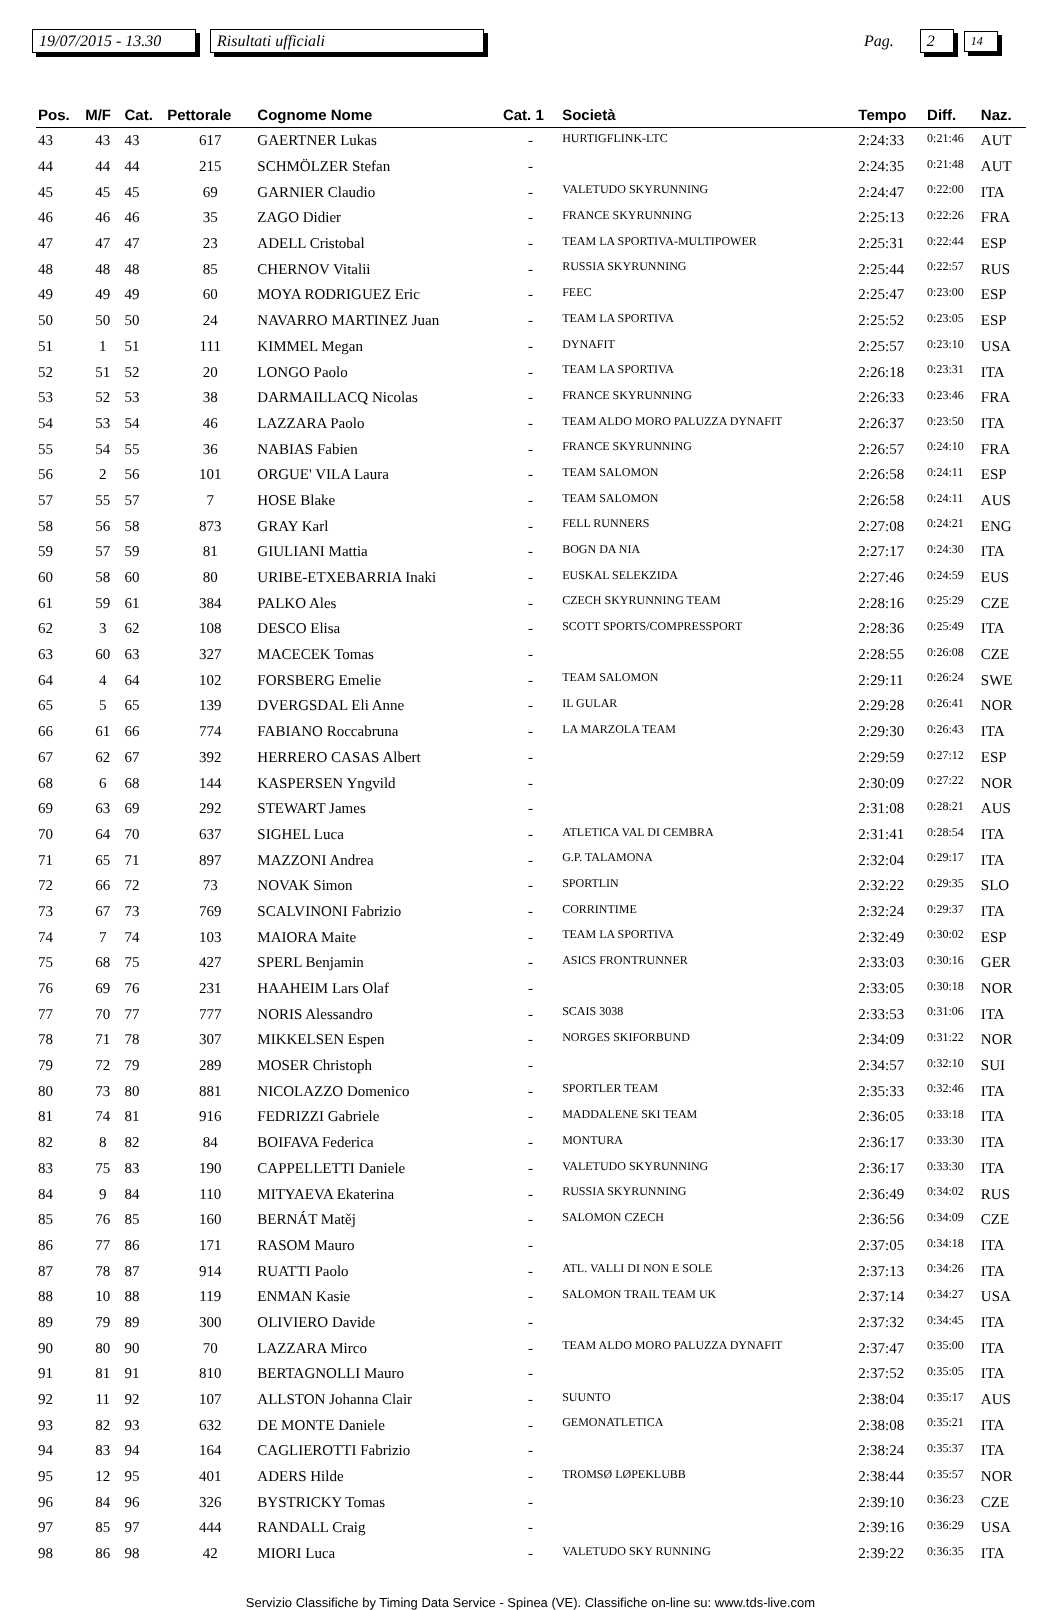19/07/2015 - 13.30 Risultati ufficiali Pag. 2 14
| Pos. | M/F | Cat. | Pettorale | Cognome Nome | Cat. 1 | Società | Tempo | Diff. | Naz. |
| --- | --- | --- | --- | --- | --- | --- | --- | --- | --- |
| 43 | 43 | 43 | 617 | GAERTNER Lukas | - | HURTIGFLINK-LTC | 2:24:33 | 0:21:46 | AUT |
| 44 | 44 | 44 | 215 | SCHMÖLZER Stefan | - | | 2:24:35 | 0:21:48 | AUT |
| 45 | 45 | 45 | 69 | GARNIER Claudio | - | VALETUDO SKYRUNNING | 2:24:47 | 0:22:00 | ITA |
| 46 | 46 | 46 | 35 | ZAGO Didier | - | FRANCE SKYRUNNING | 2:25:13 | 0:22:26 | FRA |
| 47 | 47 | 47 | 23 | ADELL Cristobal | - | TEAM LA SPORTIVA-MULTIPOWER | 2:25:31 | 0:22:44 | ESP |
| 48 | 48 | 48 | 85 | CHERNOV Vitalii | - | RUSSIA SKYRUNNING | 2:25:44 | 0:22:57 | RUS |
| 49 | 49 | 49 | 60 | MOYA RODRIGUEZ Eric | - | FEEC | 2:25:47 | 0:23:00 | ESP |
| 50 | 50 | 50 | 24 | NAVARRO MARTINEZ Juan | - | TEAM LA SPORTIVA | 2:25:52 | 0:23:05 | ESP |
| 51 | 1 | 51 | 111 | KIMMEL Megan | - | DYNAFIT | 2:25:57 | 0:23:10 | USA |
| 52 | 51 | 52 | 20 | LONGO Paolo | - | TEAM LA SPORTIVA | 2:26:18 | 0:23:31 | ITA |
| 53 | 52 | 53 | 38 | DARMAILLACQ Nicolas | - | FRANCE SKYRUNNING | 2:26:33 | 0:23:46 | FRA |
| 54 | 53 | 54 | 46 | LAZZARA Paolo | - | TEAM ALDO MORO PALUZZA DYNAFIT | 2:26:37 | 0:23:50 | ITA |
| 55 | 54 | 55 | 36 | NABIAS Fabien | - | FRANCE SKYRUNNING | 2:26:57 | 0:24:10 | FRA |
| 56 | 2 | 56 | 101 | ORGUE' VILA Laura | - | TEAM SALOMON | 2:26:58 | 0:24:11 | ESP |
| 57 | 55 | 57 | 7 | HOSE Blake | - | TEAM SALOMON | 2:26:58 | 0:24:11 | AUS |
| 58 | 56 | 58 | 873 | GRAY Karl | - | FELL RUNNERS | 2:27:08 | 0:24:21 | ENG |
| 59 | 57 | 59 | 81 | GIULIANI Mattia | - | BOGN DA NIA | 2:27:17 | 0:24:30 | ITA |
| 60 | 58 | 60 | 80 | URIBE-ETXEBARRIA Inaki | - | EUSKAL SELEKZIDA | 2:27:46 | 0:24:59 | EUS |
| 61 | 59 | 61 | 384 | PALKO Ales | - | CZECH SKYRUNNING TEAM | 2:28:16 | 0:25:29 | CZE |
| 62 | 3 | 62 | 108 | DESCO Elisa | - | SCOTT SPORTS/COMPRESSPORT | 2:28:36 | 0:25:49 | ITA |
| 63 | 60 | 63 | 327 | MACECEK Tomas | - | | 2:28:55 | 0:26:08 | CZE |
| 64 | 4 | 64 | 102 | FORSBERG Emelie | - | TEAM SALOMON | 2:29:11 | 0:26:24 | SWE |
| 65 | 5 | 65 | 139 | DVERGSDAL Eli Anne | - | IL GULAR | 2:29:28 | 0:26:41 | NOR |
| 66 | 61 | 66 | 774 | FABIANO Roccabruna | - | LA MARZOLA TEAM | 2:29:30 | 0:26:43 | ITA |
| 67 | 62 | 67 | 392 | HERRERO CASAS Albert | - | | 2:29:59 | 0:27:12 | ESP |
| 68 | 6 | 68 | 144 | KASPERSEN Yngvild | - | | 2:30:09 | 0:27:22 | NOR |
| 69 | 63 | 69 | 292 | STEWART James | - | | 2:31:08 | 0:28:21 | AUS |
| 70 | 64 | 70 | 637 | SIGHEL Luca | - | ATLETICA VAL DI CEMBRA | 2:31:41 | 0:28:54 | ITA |
| 71 | 65 | 71 | 897 | MAZZONI Andrea | - | G.P. TALAMONA | 2:32:04 | 0:29:17 | ITA |
| 72 | 66 | 72 | 73 | NOVAK Simon | - | SPORTLIN | 2:32:22 | 0:29:35 | SLO |
| 73 | 67 | 73 | 769 | SCALVINONI Fabrizio | - | CORRINTIME | 2:32:24 | 0:29:37 | ITA |
| 74 | 7 | 74 | 103 | MAIORA Maite | - | TEAM LA SPORTIVA | 2:32:49 | 0:30:02 | ESP |
| 75 | 68 | 75 | 427 | SPERL Benjamin | - | ASICS FRONTRUNNER | 2:33:03 | 0:30:16 | GER |
| 76 | 69 | 76 | 231 | HAAHEIM Lars Olaf | - | | 2:33:05 | 0:30:18 | NOR |
| 77 | 70 | 77 | 777 | NORIS Alessandro | - | SCAIS 3038 | 2:33:53 | 0:31:06 | ITA |
| 78 | 71 | 78 | 307 | MIKKELSEN Espen | - | NORGES SKIFORBUND | 2:34:09 | 0:31:22 | NOR |
| 79 | 72 | 79 | 289 | MOSER Christoph | - | | 2:34:57 | 0:32:10 | SUI |
| 80 | 73 | 80 | 881 | NICOLAZZO Domenico | - | SPORTLER TEAM | 2:35:33 | 0:32:46 | ITA |
| 81 | 74 | 81 | 916 | FEDRIZZI Gabriele | - | MADDALENE SKI TEAM | 2:36:05 | 0:33:18 | ITA |
| 82 | 8 | 82 | 84 | BOIFAVA Federica | - | MONTURA | 2:36:17 | 0:33:30 | ITA |
| 83 | 75 | 83 | 190 | CAPPELLETTI Daniele | - | VALETUDO SKYRUNNING | 2:36:17 | 0:33:30 | ITA |
| 84 | 9 | 84 | 110 | MITYAEVA Ekaterina | - | RUSSIA SKYRUNNING | 2:36:49 | 0:34:02 | RUS |
| 85 | 76 | 85 | 160 | BERNÁT Matěj | - | SALOMON CZECH | 2:36:56 | 0:34:09 | CZE |
| 86 | 77 | 86 | 171 | RASOM Mauro | - | | 2:37:05 | 0:34:18 | ITA |
| 87 | 78 | 87 | 914 | RUATTI Paolo | - | ATL. VALLI DI NON E SOLE | 2:37:13 | 0:34:26 | ITA |
| 88 | 10 | 88 | 119 | ENMAN Kasie | - | SALOMON TRAIL TEAM UK | 2:37:14 | 0:34:27 | USA |
| 89 | 79 | 89 | 300 | OLIVIERO Davide | - | | 2:37:32 | 0:34:45 | ITA |
| 90 | 80 | 90 | 70 | LAZZARA Mirco | - | TEAM ALDO MORO PALUZZA DYNAFIT | 2:37:47 | 0:35:00 | ITA |
| 91 | 81 | 91 | 810 | BERTAGNOLLI Mauro | - | | 2:37:52 | 0:35:05 | ITA |
| 92 | 11 | 92 | 107 | ALLSTON Johanna Clair | - | SUUNTO | 2:38:04 | 0:35:17 | AUS |
| 93 | 82 | 93 | 632 | DE MONTE Daniele | - | GEMONATLETICA | 2:38:08 | 0:35:21 | ITA |
| 94 | 83 | 94 | 164 | CAGLIEROTTI Fabrizio | - | | 2:38:24 | 0:35:37 | ITA |
| 95 | 12 | 95 | 401 | ADERS Hilde | - | TROMSØ LØPEKLUBB | 2:38:44 | 0:35:57 | NOR |
| 96 | 84 | 96 | 326 | BYSTRICKY Tomas | - | | 2:39:10 | 0:36:23 | CZE |
| 97 | 85 | 97 | 444 | RANDALL Craig | - | | 2:39:16 | 0:36:29 | USA |
| 98 | 86 | 98 | 42 | MIORI Luca | - | VALETUDO SKY RUNNING | 2:39:22 | 0:36:35 | ITA |
Servizio Classifiche by Timing Data Service - Spinea (VE). Classifiche on-line su: www.tds-live.com